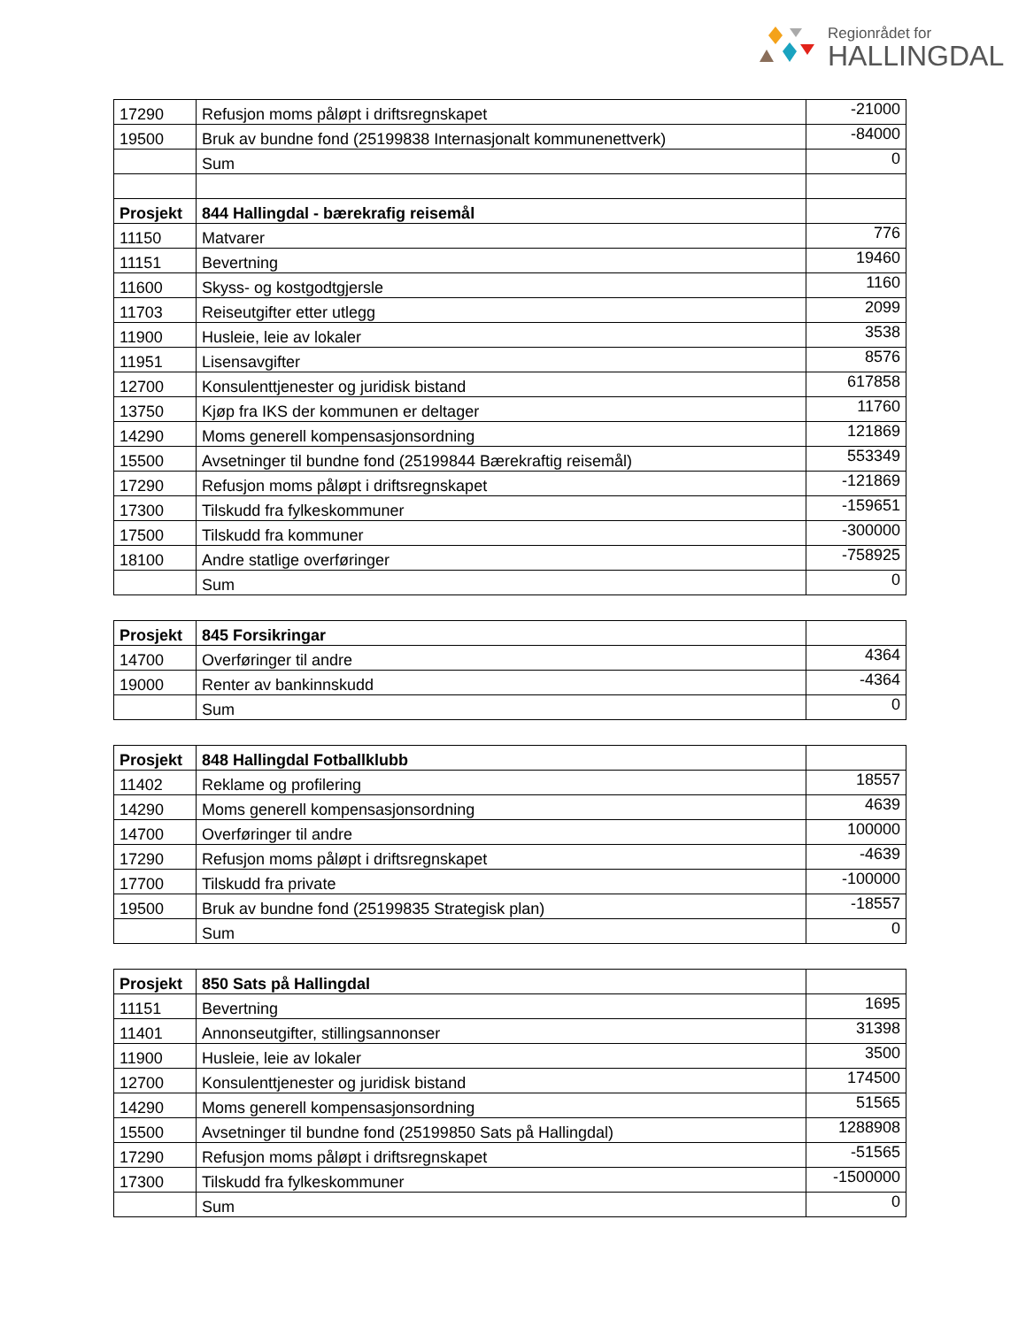Regionrådet for
HALLINGDAL
| 17290 | Refusjon moms påløpt i driftsregnskapet | -21000 |
| 19500 | Bruk av bundne fond (25199838 Internasjonalt kommunenettverk) | -84000 |
| | Sum | 0 |
| Prosjekt | 844 Hallingdal - bærekrafig reisemål | |
| 11150 | Matvarer | 776 |
| 11151 | Bevertning | 19460 |
| 11600 | Skyss- og kostgodtgjersle | 1160 |
| 11703 | Reiseutgifter etter utlegg | 2099 |
| 11900 | Husleie, leie av lokaler | 3538 |
| 11951 | Lisensavgifter | 8576 |
| 12700 | Konsulenttjenester og juridisk bistand | 617858 |
| 13750 | Kjøp fra IKS der kommunen er deltager | 11760 |
| 14290 | Moms generell kompensasjonsordning | 121869 |
| 15500 | Avsetninger til bundne fond (25199844 Bærekraftig reisemål) | 553349 |
| 17290 | Refusjon moms påløpt i driftsregnskapet | -121869 |
| 17300 | Tilskudd fra fylkeskommuner | -159651 |
| 17500 | Tilskudd fra kommuner | -300000 |
| 18100 | Andre statlige overføringer | -758925 |
| | Sum | 0 |
| Prosjekt | 845 Forsikringar | |
| 14700 | Overføringer til andre | 4364 |
| 19000 | Renter av bankinnskudd | -4364 |
| | Sum | 0 |
| Prosjekt | 848 Hallingdal Fotballklubb | |
| 11402 | Reklame og profilering | 18557 |
| 14290 | Moms generell kompensasjonsordning | 4639 |
| 14700 | Overføringer til andre | 100000 |
| 17290 | Refusjon moms påløpt i driftsregnskapet | -4639 |
| 17700 | Tilskudd fra private | -100000 |
| 19500 | Bruk av bundne fond (25199835 Strategisk plan) | -18557 |
| | Sum | 0 |
| Prosjekt | 850 Sats på Hallingdal | |
| 11151 | Bevertning | 1695 |
| 11401 | Annonseutgifter, stillingsannonser | 31398 |
| 11900 | Husleie, leie av lokaler | 3500 |
| 12700 | Konsulenttjenester og juridisk bistand | 174500 |
| 14290 | Moms generell kompensasjonsordning | 51565 |
| 15500 | Avsetninger til bundne fond (25199850 Sats på Hallingdal) | 1288908 |
| 17290 | Refusjon moms påløpt i driftsregnskapet | -51565 |
| 17300 | Tilskudd fra fylkeskommuner | -1500000 |
| | Sum | 0 |